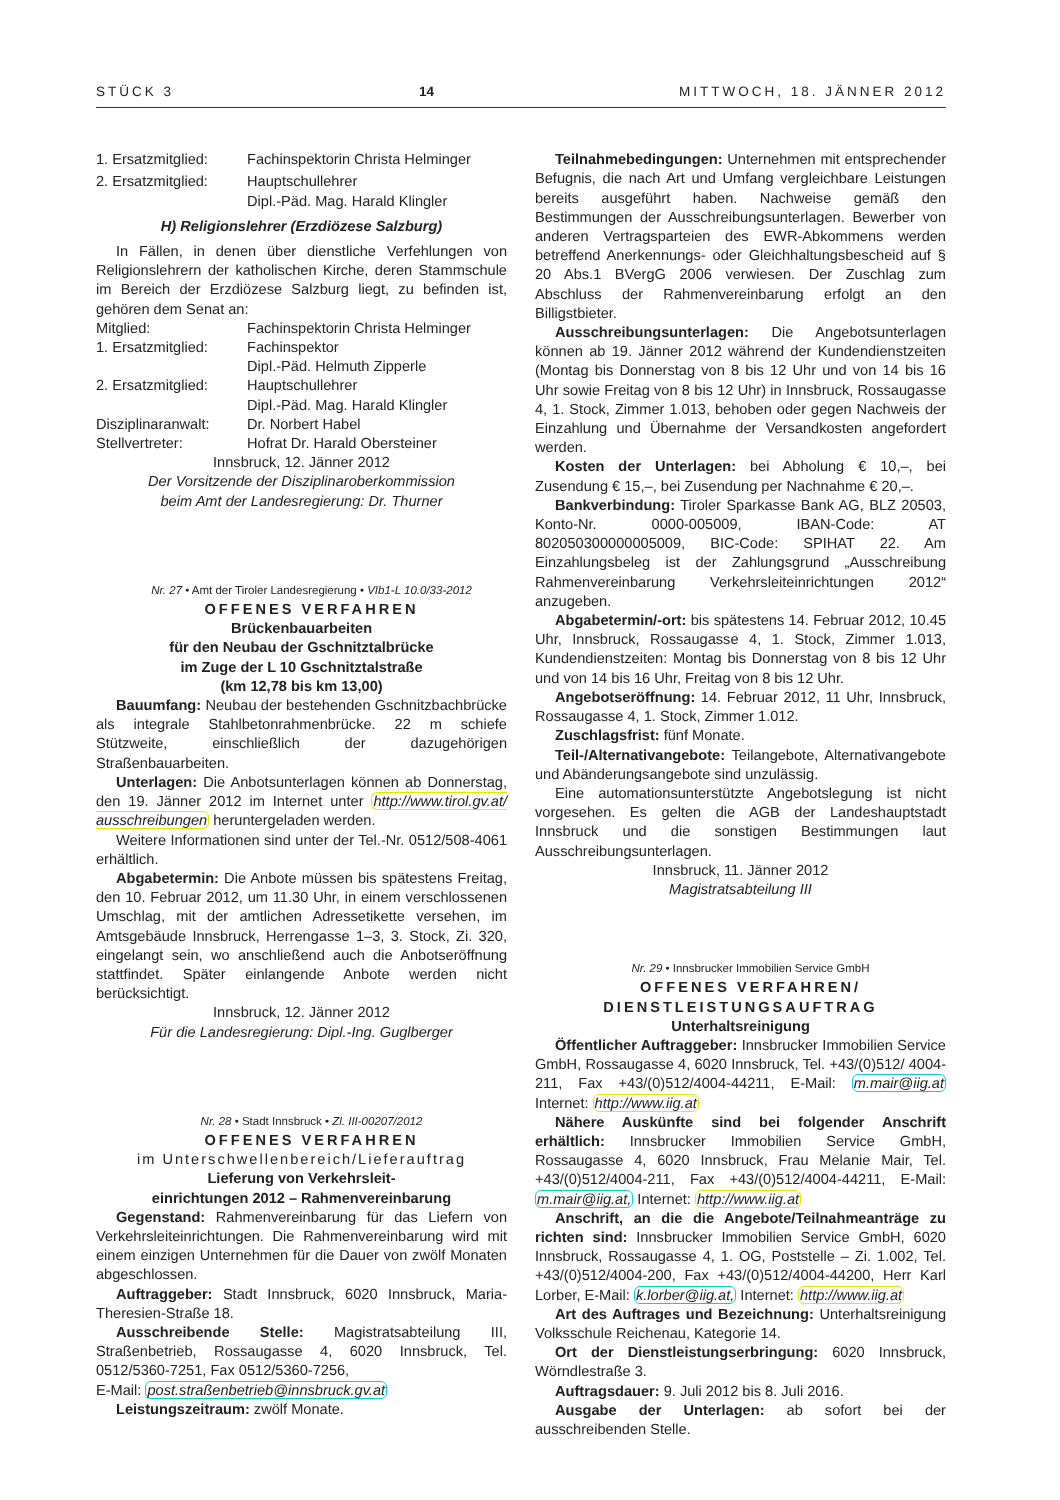STÜCK 3 14 MITTWOCH, 18. JÄNNER 2012
1. Ersatzmitglied: Fachinspektorin Christa Helminger
2. Ersatzmitglied: Hauptschullehrer
Dipl.-Päd. Mag. Harald Klingler
H) Religionslehrer (Erzdiözese Salzburg)
In Fällen, in denen über dienstliche Verfehlungen von Religionslehrern der katholischen Kirche, deren Stammschule im Bereich der Erzdiözese Salzburg liegt, zu befinden ist, gehören dem Senat an:
Mitglied: Fachinspektorin Christa Helminger
1. Ersatzmitglied: Fachinspektor
Dipl.-Päd. Helmuth Zipperle
2. Ersatzmitglied: Hauptschullehrer
Dipl.-Päd. Mag. Harald Klingler
Disziplinaranwalt: Dr. Norbert Habel
Stellvertreter: Hofrat Dr. Harald Obersteiner
Innsbruck, 12. Jänner 2012
Der Vorsitzende der Disziplinaroberkommission
beim Amt der Landesregierung: Dr. Thurner
Nr. 27 • Amt der Tiroler Landesregierung • VIb1-L 10.0/33-2012
OFFENES VERFAHREN
Brückenbauarbeiten
für den Neubau der Gschnitztalbrücke
im Zuge der L 10 Gschnitztalstraße
(km 12,78 bis km 13,00)
Bauumfang: Neubau der bestehenden Gschnitzbachbrücke als integrale Stahlbetonrahmenbrücke. 22 m schiefe Stützweite, einschließlich der dazugehörigen Straßenbauarbeiten.
Unterlagen: Die Anbotsunterlagen können ab Donnerstag, den 19. Jänner 2012 im Internet unter http://www.tirol.gv.at/ ausschreibungen heruntergeladen werden.
Weitere Informationen sind unter der Tel.-Nr. 0512/508-4061 erhältlich.
Abgabetermin: Die Anbote müssen bis spätestens Freitag, den 10. Februar 2012, um 11.30 Uhr, in einem verschlossenen Umschlag, mit der amtlichen Adressetikette versehen, im Amtsgebäude Innsbruck, Herrengasse 1–3, 3. Stock, Zi. 320, eingelangt sein, wo anschließend auch die Anbotseröffnung stattfindet. Später einlangende Anbote werden nicht berücksichtigt.
Innsbruck, 12. Jänner 2012
Für die Landesregierung: Dipl.-Ing. Guglberger
Nr. 28 • Stadt Innsbruck • Zl. III-00207/2012
OFFENES VERFAHREN
im Unterschwellenbereich/Lieferauftrag
Lieferung von Verkehrsleit-
einrichtungen 2012 – Rahmenvereinbarung
Gegenstand: Rahmenvereinbarung für das Liefern von Verkehrsleiteinrichtungen. Die Rahmenvereinbarung wird mit einem einzigen Unternehmen für die Dauer von zwölf Monaten abgeschlossen.
Auftraggeber: Stadt Innsbruck, 6020 Innsbruck, Maria-Theresien-Straße 18.
Ausschreibende Stelle: Magistratsabteilung III, Straßenbetrieb, Rossaugasse 4, 6020 Innsbruck, Tel. 0512/5360-7251, Fax 0512/5360-7256,
E-Mail: post.straßenbetrieb@innsbruck.gv.at
Leistungszeitraum: zwölf Monate.
Teilnahmebedingungen: Unternehmen mit entsprechender Befugnis, die nach Art und Umfang vergleichbare Leistungen bereits ausgeführt haben. Nachweise gemäß den Bestimmungen der Ausschreibungsunterlagen. Bewerber von anderen Vertragsparteien des EWR-Abkommens werden betreffend Anerkennungs- oder Gleichhaltungsbescheid auf § 20 Abs.1 BVergG 2006 verwiesen. Der Zuschlag zum Abschluss der Rahmenvereinbarung erfolgt an den Billigstbieter.
Ausschreibungsunterlagen: Die Angebotsunterlagen können ab 19. Jänner 2012 während der Kundendienstzeiten (Montag bis Donnerstag von 8 bis 12 Uhr und von 14 bis 16 Uhr sowie Freitag von 8 bis 12 Uhr) in Innsbruck, Rossaugasse 4, 1. Stock, Zimmer 1.013, behoben oder gegen Nachweis der Einzahlung und Übernahme der Versandkosten angefordert werden.
Kosten der Unterlagen: bei Abholung € 10,–, bei Zusendung € 15,–, bei Zusendung per Nachnahme € 20,–.
Bankverbindung: Tiroler Sparkasse Bank AG, BLZ 20503, Konto-Nr. 0000-005009, IBAN-Code: AT 802050300000005009, BIC-Code: SPIHAT 22. Am Einzahlungsbeleg ist der Zahlungsgrund „Ausschreibung Rahmenvereinbarung Verkehrsleiteinrichtungen 2012“ anzugeben.
Abgabetermin/-ort: bis spätestens 14. Februar 2012, 10.45 Uhr, Innsbruck, Rossaugasse 4, 1. Stock, Zimmer 1.013, Kundendienstzeiten: Montag bis Donnerstag von 8 bis 12 Uhr und von 14 bis 16 Uhr, Freitag von 8 bis 12 Uhr.
Angebotseröffnung: 14. Februar 2012, 11 Uhr, Innsbruck, Rossaugasse 4, 1. Stock, Zimmer 1.012.
Zuschlagsfrist: fünf Monate.
Teil-/Alternativangebote: Teilangebote, Alternativangebote und Abänderungsangebote sind unzulässig.
Eine automationsunterstützte Angebotslegung ist nicht vorgesehen. Es gelten die AGB der Landeshauptstadt Innsbruck und die sonstigen Bestimmungen laut Ausschreibungsunterlagen.
Innsbruck, 11. Jänner 2012
Magistratsabteilung III
Nr. 29 • Innsbrucker Immobilien Service GmbH
OFFENES VERFAHREN/
DIENSTLEISTUNGSAUFTRAG
Unterhaltsreinigung
Öffentlicher Auftraggeber: Innsbrucker Immobilien Service GmbH, Rossaugasse 4, 6020 Innsbruck, Tel. +43/(0)512/ 4004-211, Fax +43/(0)512/4004-44211, E-Mail: m.mair@iig.at Internet: http://www.iig.at
Nähere Auskünfte sind bei folgender Anschrift erhältlich: Innsbrucker Immobilien Service GmbH, Rossaugasse 4, 6020 Innsbruck, Frau Melanie Mair, Tel. +43/(0)512/4004-211, Fax +43/(0)512/4004-44211, E-Mail: m.mair@iig.at, Internet: http://www.iig.at
Anschrift, an die die Angebote/Teilnahmeanträge zu richten sind: Innsbrucker Immobilien Service GmbH, 6020 Innsbruck, Rossaugasse 4, 1. OG, Poststelle – Zi. 1.002, Tel. +43/(0)512/4004-200, Fax +43/(0)512/4004-44200, Herr Karl Lorber, E-Mail: k.lorber@iig.at, Internet: http://www.iig.at
Art des Auftrages und Bezeichnung: Unterhaltsreinigung Volksschule Reichenau, Kategorie 14.
Ort der Dienstleistungserbringung: 6020 Innsbruck, Wörndlestraße 3.
Auftragsdauer: 9. Juli 2012 bis 8. Juli 2016.
Ausgabe der Unterlagen: ab sofort bei der ausschreibenden Stelle.